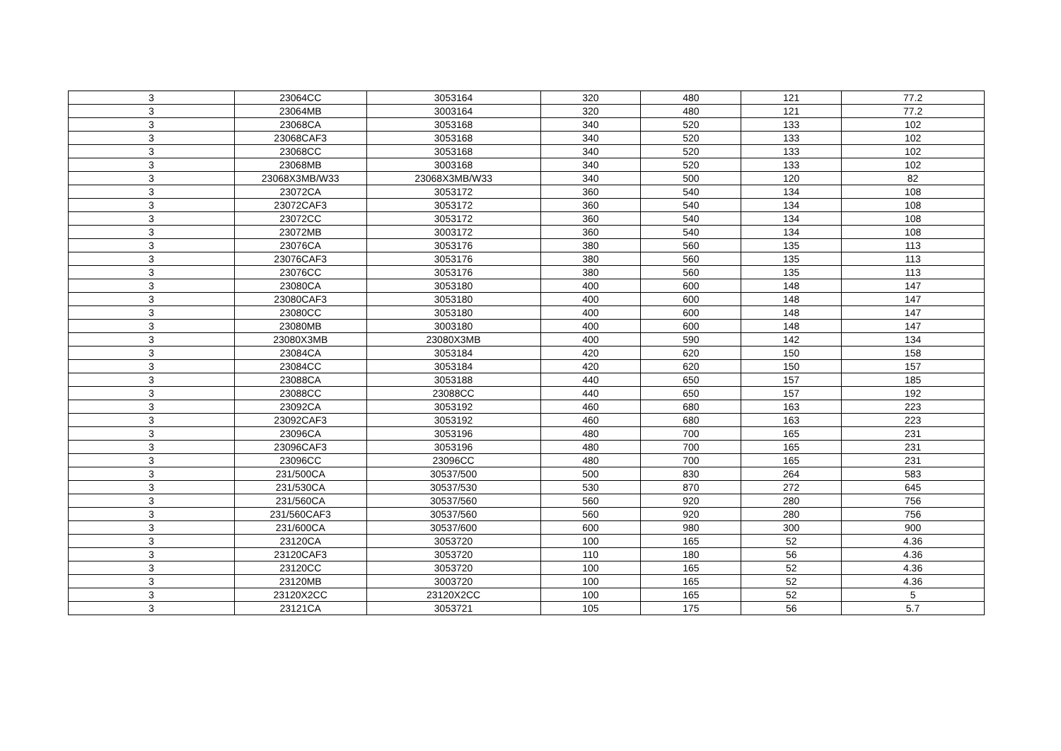| 3 | 23064CC | 3053164 | 320 | 480 | 121 | 77.2 |
| 3 | 23064MB | 3003164 | 320 | 480 | 121 | 77.2 |
| 3 | 23068CA | 3053168 | 340 | 520 | 133 | 102 |
| 3 | 23068CAF3 | 3053168 | 340 | 520 | 133 | 102 |
| 3 | 23068CC | 3053168 | 340 | 520 | 133 | 102 |
| 3 | 23068MB | 3003168 | 340 | 520 | 133 | 102 |
| 3 | 23068X3MB/W33 | 23068X3MB/W33 | 340 | 500 | 120 | 82 |
| 3 | 23072CA | 3053172 | 360 | 540 | 134 | 108 |
| 3 | 23072CAF3 | 3053172 | 360 | 540 | 134 | 108 |
| 3 | 23072CC | 3053172 | 360 | 540 | 134 | 108 |
| 3 | 23072MB | 3003172 | 360 | 540 | 134 | 108 |
| 3 | 23076CA | 3053176 | 380 | 560 | 135 | 113 |
| 3 | 23076CAF3 | 3053176 | 380 | 560 | 135 | 113 |
| 3 | 23076CC | 3053176 | 380 | 560 | 135 | 113 |
| 3 | 23080CA | 3053180 | 400 | 600 | 148 | 147 |
| 3 | 23080CAF3 | 3053180 | 400 | 600 | 148 | 147 |
| 3 | 23080CC | 3053180 | 400 | 600 | 148 | 147 |
| 3 | 23080MB | 3003180 | 400 | 600 | 148 | 147 |
| 3 | 23080X3MB | 23080X3MB | 400 | 590 | 142 | 134 |
| 3 | 23084CA | 3053184 | 420 | 620 | 150 | 158 |
| 3 | 23084CC | 3053184 | 420 | 620 | 150 | 157 |
| 3 | 23088CA | 3053188 | 440 | 650 | 157 | 185 |
| 3 | 23088CC | 23088CC | 440 | 650 | 157 | 192 |
| 3 | 23092CA | 3053192 | 460 | 680 | 163 | 223 |
| 3 | 23092CAF3 | 3053192 | 460 | 680 | 163 | 223 |
| 3 | 23096CA | 3053196 | 480 | 700 | 165 | 231 |
| 3 | 23096CAF3 | 3053196 | 480 | 700 | 165 | 231 |
| 3 | 23096CC | 23096CC | 480 | 700 | 165 | 231 |
| 3 | 231/500CA | 30537/500 | 500 | 830 | 264 | 583 |
| 3 | 231/530CA | 30537/530 | 530 | 870 | 272 | 645 |
| 3 | 231/560CA | 30537/560 | 560 | 920 | 280 | 756 |
| 3 | 231/560CAF3 | 30537/560 | 560 | 920 | 280 | 756 |
| 3 | 231/600CA | 30537/600 | 600 | 980 | 300 | 900 |
| 3 | 23120CA | 3053720 | 100 | 165 | 52 | 4.36 |
| 3 | 23120CAF3 | 3053720 | 110 | 180 | 56 | 4.36 |
| 3 | 23120CC | 3053720 | 100 | 165 | 52 | 4.36 |
| 3 | 23120MB | 3003720 | 100 | 165 | 52 | 4.36 |
| 3 | 23120X2CC | 23120X2CC | 100 | 165 | 52 | 5 |
| 3 | 23121CA | 3053721 | 105 | 175 | 56 | 5.7 |